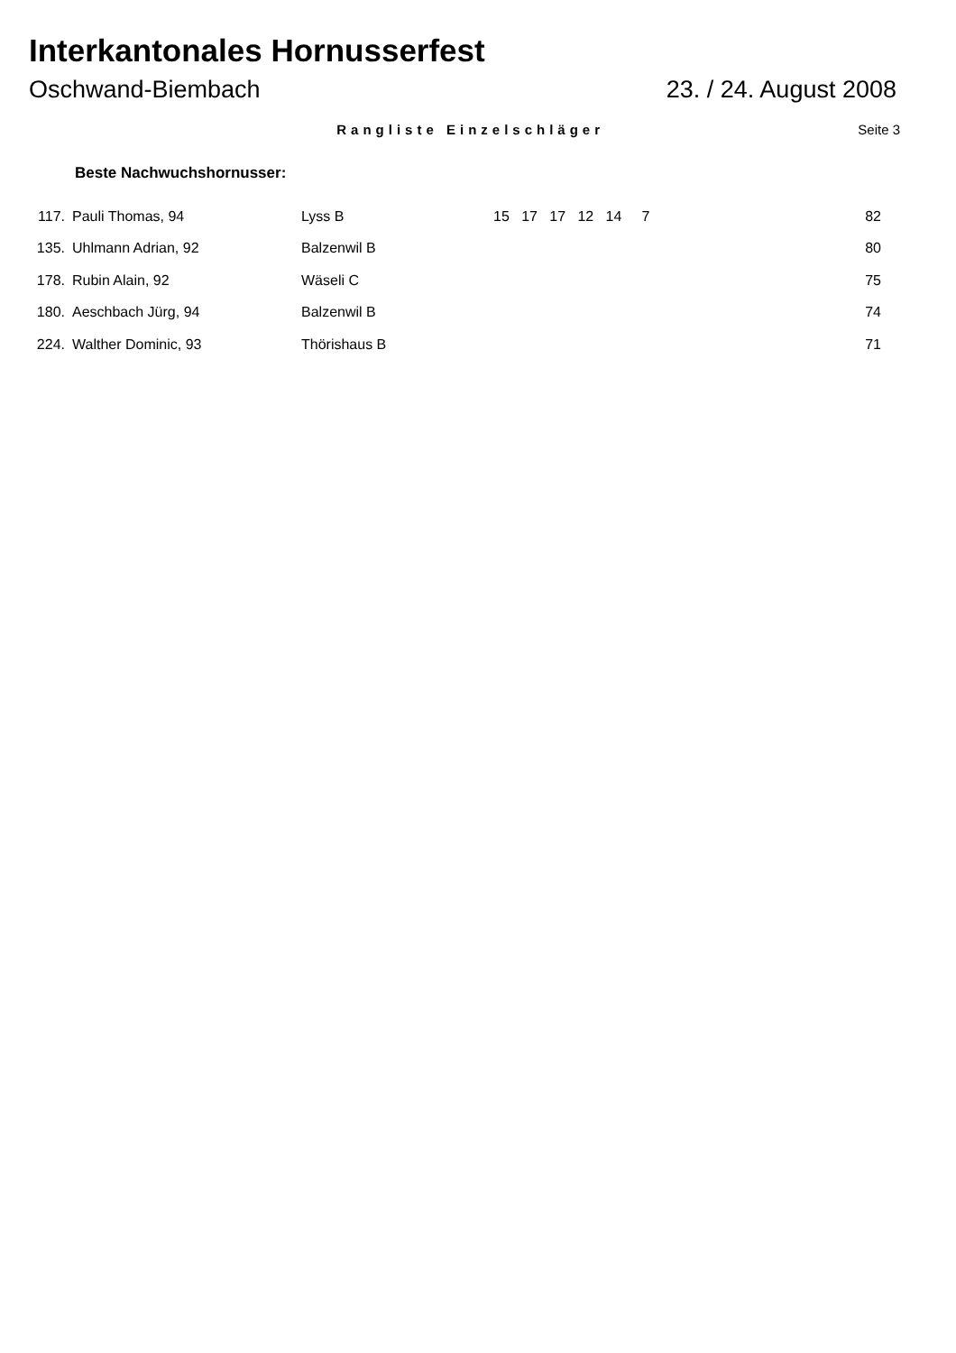Interkantonales Hornusserfest
Oschwand-Biembach 23. / 24. August 2008
Rangliste Einzelschläger Seite 3
Beste Nachwuchshornusser:
| 117. | Pauli Thomas, 94 | Lyss B | 15 17 17 12 14 7 | 82 |
| 135. | Uhlmann Adrian, 92 | Balzenwil B | | 80 |
| 178. | Rubin Alain, 92 | Wäseli C | | 75 |
| 180. | Aeschbach Jürg, 94 | Balzenwil B | | 74 |
| 224. | Walther Dominic, 93 | Thörishaus B | | 71 |